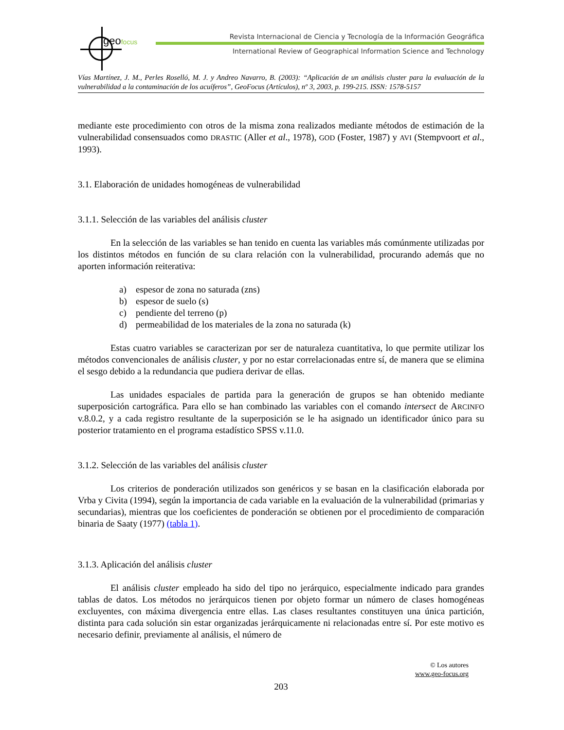geofocus
Revista Internacional de Ciencia y Tecnología de la Información Geográfica
International Review of Geographical Information Science and Technology
Vías Martínez, J. M., Perles Roselló, M. J. y Andreo Navarro, B. (2003): “Aplicación de un análisis cluster para la evaluación de la vulnerabilidad a la contaminación de los acuíferos”, GeoFocus (Artículos), nº 3, 2003, p. 199-215. ISSN: 1578-5157
mediante este procedimiento con otros de la misma zona realizados mediante métodos de estimación de la vulnerabilidad consensuados como DRASTIC (Aller et al., 1978), GOD (Foster, 1987) y AVI (Stempvoort et al., 1993).
3.1. Elaboración de unidades homogéneas de vulnerabilidad
3.1.1. Selección de las variables del análisis cluster
En la selección de las variables se han tenido en cuenta las variables más comúnmente utilizadas por los distintos métodos en función de su clara relación con la vulnerabilidad, procurando además que no aporten información reiterativa:
a) espesor de zona no saturada (zns)
b) espesor de suelo (s)
c) pendiente del terreno (p)
d) permeabilidad de los materiales de la zona no saturada (k)
Estas cuatro variables se caracterizan por ser de naturaleza cuantitativa, lo que permite utilizar los métodos convencionales de análisis cluster, y por no estar correlacionadas entre sí, de manera que se elimina el sesgo debido a la redundancia que pudiera derivar de ellas.
Las unidades espaciales de partida para la generación de grupos se han obtenido mediante superposición cartográfica. Para ello se han combinado las variables con el comando intersect de ARCINFO v.8.0.2, y a cada registro resultante de la superposición se le ha asignado un identificador único para su posterior tratamiento en el programa estadístico SPSS v.11.0.
3.1.2. Selección de las variables del análisis cluster
Los criterios de ponderación utilizados son genéricos y se basan en la clasificación elaborada por Vrba y Civita (1994), según la importancia de cada variable en la evaluación de la vulnerabilidad (primarias y secundarias), mientras que los coeficientes de ponderación se obtienen por el procedimiento de comparación binaria de Saaty (1977) (tabla 1).
3.1.3. Aplicación del análisis cluster
El análisis cluster empleado ha sido del tipo no jerárquico, especialmente indicado para grandes tablas de datos. Los métodos no jerárquicos tienen por objeto formar un número de clases homogéneas excluyentes, con máxima divergencia entre ellas. Las clases resultantes constituyen una única partición, distinta para cada solución sin estar organizadas jerárquicamente ni relacionadas entre sí. Por este motivo es necesario definir, previamente al análisis, el número de
© Los autores
www.geo-focus.org
203